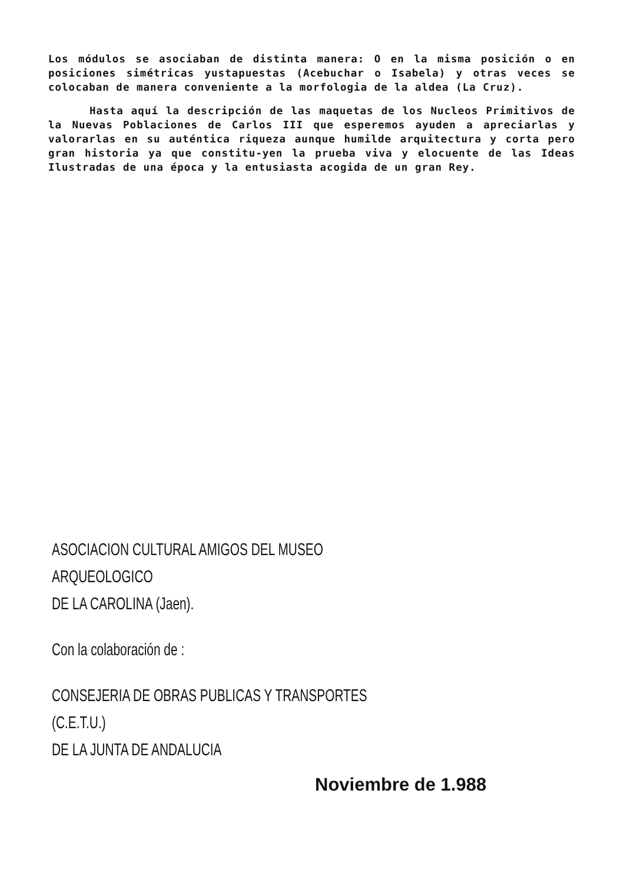Los módulos se asociaban de distinta manera: O en la misma posición o en posiciones simétricas yustapuestas (Acebuchar o Isabela) y otras veces se colocaban de manera conveniente a la morfologia de la aldea (La Cruz).
Hasta aquí la descripción de las maquetas de los Nucleos Primitivos de la Nuevas Poblaciones de Carlos III que esperemos ayuden a apreciarlas y valorarlas en su auténtica riqueza aunque humilde arquitectura y corta pero gran historia ya que constitu-yen la prueba viva y elocuente de las Ideas Ilustradas de una época y la entusiasta acogida de un gran Rey.
ASOCIACION CULTURAL AMIGOS DEL MUSEO ARQUEOLOGICO
DE LA CAROLINA (Jaen).
Con la colaboración de :
CONSEJERIA DE OBRAS PUBLICAS Y TRANSPORTES (C.E.T.U.)
DE LA JUNTA DE ANDALUCIA
Noviembre de 1.988